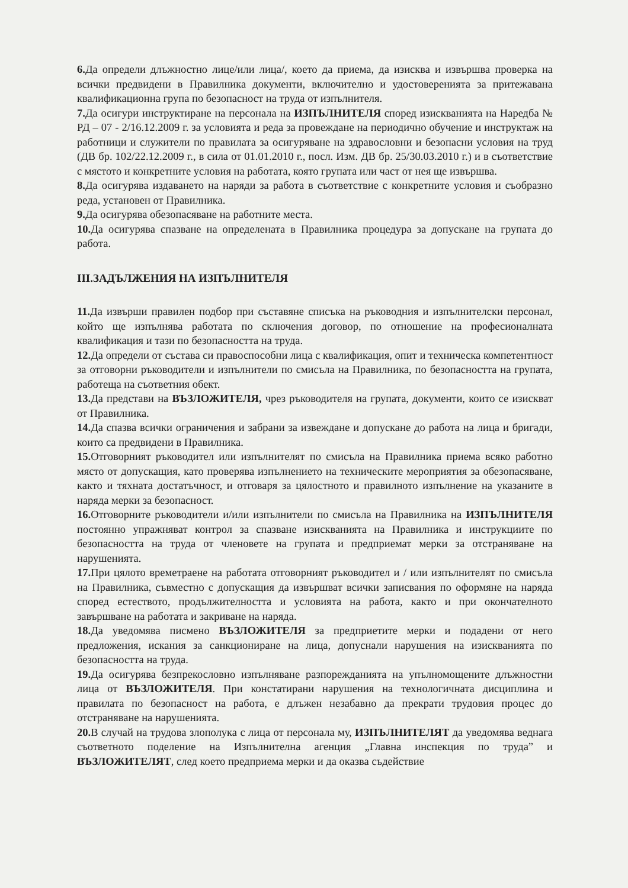6. Да определи длъжностно лице/или лица/, което да приема, да изисква и извършва проверка на всички предвидени в Правилника документи, включително и удостоверенията за притежавана квалификационна група по безопасност на труда от изпълнителя.
7. Да осигури инструктиране на персонала на ИЗПЪЛНИТЕЛЯ според изискванията на Наредба № РД – 07 - 2/16.12.2009 г. за условията и реда за провеждане на периодично обучение и инструктаж на работници и служители по правилата за осигуряване на здравословни и безопасни условия на труд (ДВ бр. 102/22.12.2009 г., в сила от 01.01.2010 г., посл. Изм. ДВ бр. 25/30.03.2010 г.) и в съответствие с мястото и конкретните условия на работата, която групата или част от нея ще извършва.
8. Да осигурява издаването на наряди за работа в съответствие с конкретните условия и съобразно реда, установен от Правилника.
9. Да осигурява обезопасяване на работните места.
10. Да осигурява спазване на определената в Правилника процедура за допускане на групата до работа.
III.ЗАДЪЛЖЕНИЯ НА ИЗПЪЛНИТЕЛЯ
11. Да извърши правилен подбор при съставяне списъка на ръководния и изпълнителски персонал, който ще изпълнява работата по сключения договор, по отношение на професионалната квалификация и тази по безопасността на труда.
12. Да определи от състава си правоспособни лица с квалификация, опит и техническа компетентност за отговорни ръководители и изпълнители по смисъла на Правилника, по безопасността на групата, работеща на съответния обект.
13. Да представи на ВЪЗЛОЖИТЕЛЯ, чрез ръководителя на групата, документи, които се изискват от Правилника.
14. Да спазва всички ограничения и забрани за извеждане и допускане до работа на лица и бригади, които са предвидени в Правилника.
15. Отговорният ръководител или изпълнителят по смисъла на Правилника приема всяко работно място от допускащия, като проверява изпълнението на техническите мероприятия за обезопасяване, както и тяхната достатъчност, и отговаря за цялостното и правилното изпълнение на указаните в наряда мерки за безопасност.
16. Отговорните ръководители и/или изпълнители по смисъла на Правилника на ИЗПЪЛНИТЕЛЯ постоянно упражняват контрол за спазване изискванията на Правилника и инструкциите по безопасността на труда от членовете на групата и предприемат мерки за отстраняване на нарушенията.
17. При цялото времетраене на работата отговорният ръководител и / или изпълнителят по смисъла на Правилника, съвместно с допускащия да извършват всички записвания по оформяне на наряда според естеството, продължителността и условията на работа, както и при окончателното завършване на работата и закриване на наряда.
18. Да уведомява писмено ВЪЗЛОЖИТЕЛЯ за предприетите мерки и подадени от него предложения, искания за санкциониране на лица, допуснали нарушения на изискванията по безопасността на труда.
19. Да осигурява безпрекословно изпълняване разпорежданията на упълномощените длъжностни лица от ВЪЗЛОЖИТЕЛЯ. При констатирани нарушения на технологичната дисциплина и правилата по безопасност на работа, е длъжен незабавно да прекрати трудовия процес до отстраняване на нарушенията.
20. В случай на трудова злополука с лица от персонала му, ИЗПЪЛНИТЕЛЯТ да уведомява веднага съответното поделение на Изпълнителна агенция „Главна инспекция по труда” и ВЪЗЛОЖИТЕЛЯТ, след което предприема мерки и да оказва съдействие